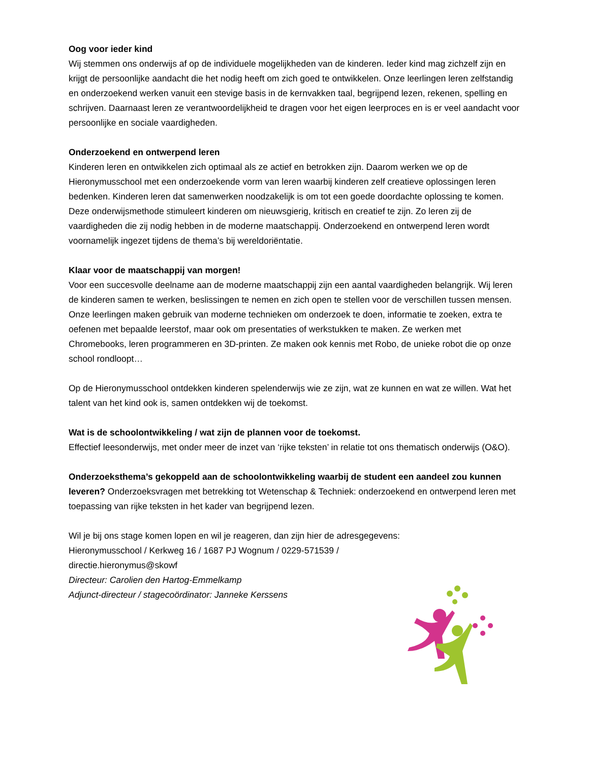Oog voor ieder kind
Wij stemmen ons onderwijs af op de individuele mogelijkheden van de kinderen. Ieder kind mag zichzelf zijn en krijgt de persoonlijke aandacht die het nodig heeft om zich goed te ontwikkelen. Onze leerlingen leren zelfstandig en onderzoekend werken vanuit een stevige basis in de kernvakken taal, begrijpend lezen, rekenen, spelling en schrijven. Daarnaast leren ze verantwoordelijkheid te dragen voor het eigen leerproces en is er veel aandacht voor persoonlijke en sociale vaardigheden.
Onderzoekend en ontwerpend leren
Kinderen leren en ontwikkelen zich optimaal als ze actief en betrokken zijn. Daarom werken we op de Hieronymusschool met een onderzoekende vorm van leren waarbij kinderen zelf creatieve oplossingen leren bedenken. Kinderen leren dat samenwerken noodzakelijk is om tot een goede doordachte oplossing te komen. Deze onderwijsmethode stimuleert kinderen om nieuwsgierig, kritisch en creatief te zijn. Zo leren zij de vaardigheden die zij nodig hebben in de moderne maatschappij. Onderzoekend en ontwerpend leren wordt voornamelijk ingezet tijdens de thema’s bij wereldoriëntatie.
Klaar voor de maatschappij van morgen!
Voor een succesvolle deelname aan de moderne maatschappij zijn een aantal vaardigheden belangrijk. Wij leren de kinderen samen te werken, beslissingen te nemen en zich open te stellen voor de verschillen tussen mensen. Onze leerlingen maken gebruik van moderne technieken om onderzoek te doen, informatie te zoeken, extra te oefenen met bepaalde leerstof, maar ook om presentaties of werkstukken te maken. Ze werken met Chromebooks, leren programmeren en 3D-printen. Ze maken ook kennis met Robo, de unieke robot die op onze school rondloopt…
Op de Hieronymusschool ontdekken kinderen spelenderwijs wie ze zijn, wat ze kunnen en wat ze willen. Wat het talent van het kind ook is, samen ontdekken wij de toekomst.
Wat is de schoolontwikkeling / wat zijn de plannen voor de toekomst.
Effectief leesonderwijs, met onder meer de inzet van ‘rijke teksten’ in relatie tot ons thematisch onderwijs (O&O).
Onderzoeksthema’s gekoppeld aan de schoolontwikkeling waarbij de student een aandeel zou kunnen leveren? Onderzoeksvragen met betrekking tot Wetenschap & Techniek: onderzoekend en ontwerpend leren met toepassing van rijke teksten in het kader van begrijpend lezen.
Wil je bij ons stage komen lopen en wil je reageren, dan zijn hier de adresgegevens:
Hieronymusschool / Kerkweg 16 / 1687 PJ Wognum / 0229-571539 /
directie.hieronymus@skowf
Directeur: Carolien den Hartog-Emmelkamp
Adjunct-directeur / stagecoördinator: Janneke Kerssens